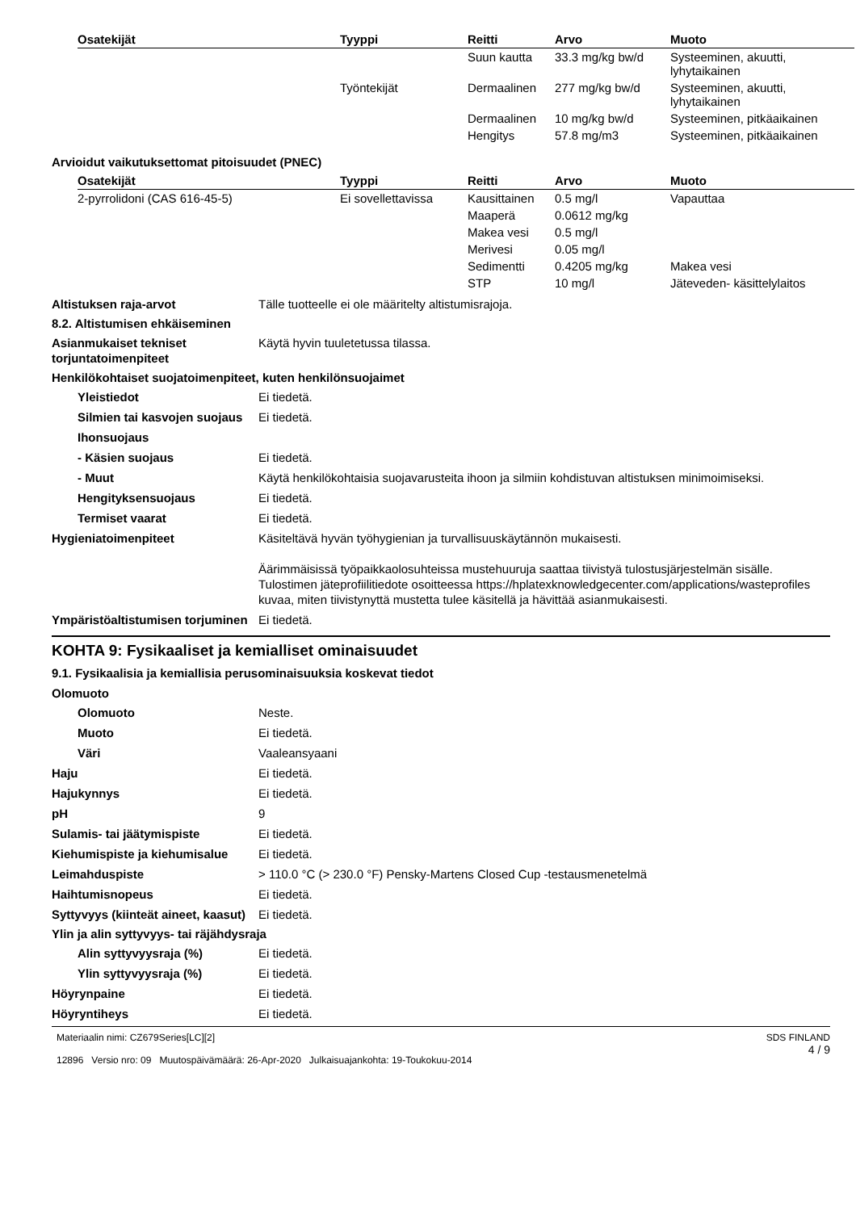| Osatekijät | Tyyppi | Reitti | Arvo | Muoto |
| --- | --- | --- | --- | --- |
| | | Suun kautta | 33.3 mg/kg bw/d | Systeeminen, akuutti, lyhytaikainen |
| | Työntekijät | Dermaalinen | 277 mg/kg bw/d | Systeeminen, akuutti, lyhytaikainen |
| | | Dermaalinen | 10 mg/kg bw/d | Systeeminen, pitkäaikainen |
| | | Hengitys | 57.8 mg/m3 | Systeeminen, pitkäaikainen |
Arvioidut vaikutuksettomat pitoisuudet (PNEC)
| Osatekijät | Tyyppi | Reitti | Arvo | Muoto |
| --- | --- | --- | --- | --- |
| 2-pyrrolidoni (CAS 616-45-5) | Ei sovellettavissa | Kausittainen | 0.5 mg/l | Vapauttaa |
| | | Maaperä | 0.0612 mg/kg | |
| | | Makea vesi | 0.5 mg/l | |
| | | Merivesi | 0.05 mg/l | |
| | | Sedimentti | 0.4205 mg/kg | Makea vesi |
| | | STP | 10 mg/l | Jäteveden- käsittelylaitos |
Altistuksen raja-arvot Tälle tuotteelle ei ole määritelty altistumisrajoja.
8.2. Altistumisen ehkäiseminen
Asianmukaiset tekniset torjuntatoimenpiteet
Käytä hyvin tuuletetussa tilassa.
Henkilökohtaiset suojatoimenpiteet, kuten henkilönsuojaimet
Yleistiedot Ei tiedetä.
Silmien tai kasvojen suojaus
Ei tiedetä.
Ihonsuojaus
- Käsien suojaus Ei tiedetä.
- Muut Käytä henkilökohtaisia suojavarusteita ihoon ja silmiin kohdistuvan altistuksen minimoimiseksi.
Hengityksensuojaus Ei tiedetä.
Termiset vaarat Ei tiedetä.
Hygieniatoimenpiteet Käsiteltävä hyvän työhygienian ja turvallisuuskäytännön mukaisesti.
Äärimmäisissä työpaikkaolosuhteissa mustehuuruja saattaa tiivistyä tulostusjärjestelmän sisälle. Tulostimen jäteprofiilitiedote osoitteessa https://hplatexknowledgecenter.com/applications/wasteprofiles kuvaa, miten tiivistynyttä mustetta tulee käsitellä ja hävittää asianmukaisesti.
Ympäristöaltistumisen torjuminen
Ei tiedetä.
KOHTA 9: Fysikaaliset ja kemialliset ominaisuudet
9.1. Fysikaalisia ja kemiallisia perusominaisuuksia koskevat tiedot
Olomuoto
Olomuoto Neste.
Muoto Ei tiedetä.
Väri Vaaleansyaani
Haju Ei tiedetä.
Hajukynnys Ei tiedetä.
pH 9
Sulamis- tai jäätymispiste Ei tiedetä.
Kiehumispiste ja kiehumisalue
Ei tiedetä.
Leimahduspiste > 110.0 °C (> 230.0 °F) Pensky-Martens Closed Cup -testausmenetelmä
Haihtumisnopeus Ei tiedetä.
Syttyvyys (kiinteät aineet, kaasut)
Ei tiedetä.
Ylin ja alin syttyvyys- tai räjähdysraja
Alin syttyvyysraja (%) Ei tiedetä.
Ylin syttyvyysraja (%) Ei tiedetä.
Höyrynpaine Ei tiedetä.
Höyryntiheys Ei tiedetä.
Materiaalin nimi: CZ679Series[LC][2]
12896 Versio nro: 09 Muutospäivämäärä: 26-Apr-2020 Julkaisuajankohta: 19-Toukokuu-2014
SDS FINLAND
4 / 9